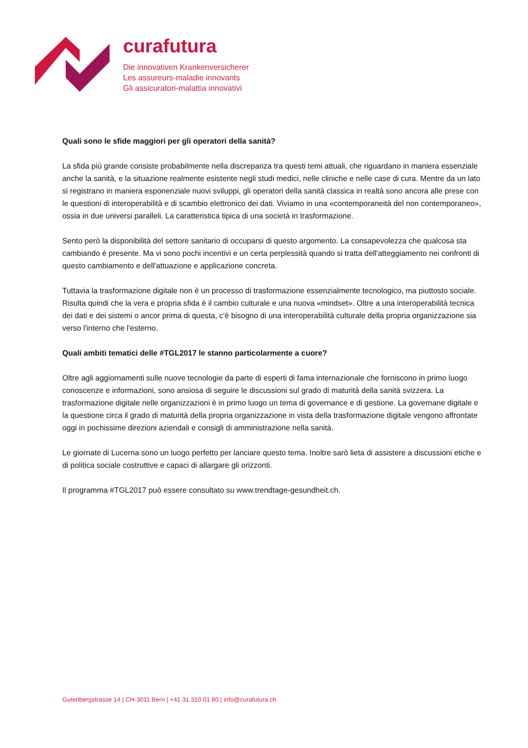curafutura
Die innovativen Krankenversicherer
Les assureurs-maladie innovants
Gli assicuratori-malattia innovativi
Quali sono le sfide maggiori per gli operatori della sanità?
La sfida più grande consiste probabilmente nella discrepanza tra questi temi attuali, che riguardano in maniera essenziale anche la sanità, e la situazione realmente esistente negli studi medici, nelle cliniche e nelle case di cura. Mentre da un lato si registrano in maniera esponenziale nuovi sviluppi, gli operatori della sanità classica in realtà sono ancora alle prese con le questioni di interoperabilità e di scambio elettronico dei dati. Viviamo in una «contemporaneità del non contemporaneo», ossia in due universi paralleli. La caratteristica tipica di una società in trasformazione.
Sento però la disponibilità del settore sanitario di occuparsi di questo argomento. La consapevolezza che qualcosa sta cambiando è presente. Ma vi sono pochi incentivi e un certa perplessità quando si tratta dell'atteggiamento nei confronti di questo cambiamento e dell'attuazione e applicazione concreta.
Tuttavia la trasformazione digitale non è un processo di trasformazione essenzialmente tecnologico, ma piuttosto sociale. Risulta quindi che la vera e propria sfida è il cambio culturale e una nuova «mindset». Oltre a una interoperabilità tecnica dei dati e dei sistemi o ancor prima di questa, c'è bisogno di una interoperabilità culturale della propria organizzazione sia verso l'interno che l'esterno.
Quali ambiti tematici delle #TGL2017 le stanno particolarmente a cuore?
Oltre agli aggiornamenti sulle nuove tecnologie da parte di esperti di fama internazionale che forniscono in primo luogo conoscenze e informazioni, sono ansiosa di seguire le discussioni sul grado di maturità della sanità svizzera. La trasformazione digitale nelle organizzazioni è in primo luogo un tema di governance e di gestione. La governane digitale e la questione circa il grado di maturità della propria organizzazione in vista della trasformazione digitale vengono affrontate oggi in pochissime direzioni aziendali e consigli di amministrazione nella sanità.
Le giornate di Lucerna sono un luogo perfetto per lanciare questo tema. Inoltre sarò lieta di assistere a discussioni etiche e di politica sociale costruttive e capaci di allargare gli orizzonti.
Il programma #TGL2017 può essere consultato su www.trendtage-gesundheit.ch.
Gutenbergstrasse 14 | CH-3011 Bern | +41 31 310 01 80 | info@curafutura.ch